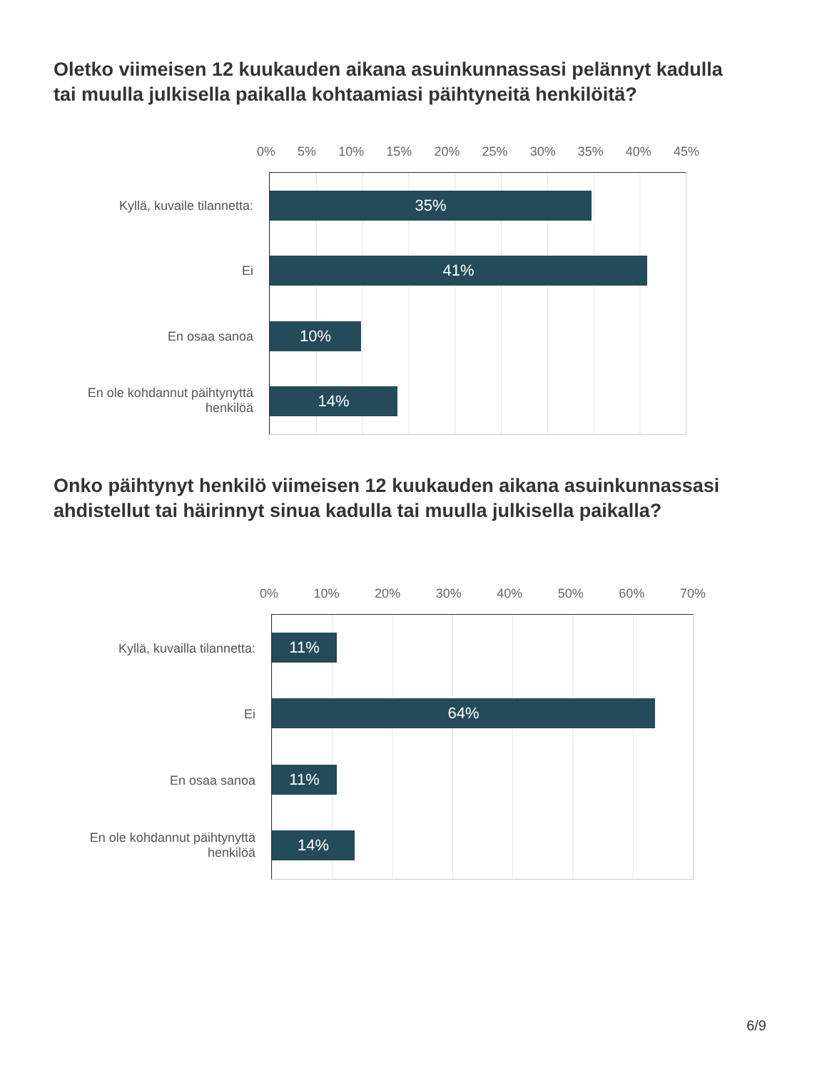Oletko viimeisen 12 kuukauden aikana asuinkunnassasi pelännyt kadulla tai muulla julkisella paikalla kohtaamiasi päihtyneitä henkilöitä?
0% 5% 10% 15% 20% 25% 30% 35% 40% 45%
35%
41%
10%
14%
Kyllä, kuvaile tilannetta:
Ei
En osaa sanoa
En ole kohdannut päihtynyttä henkilöä
Onko päihtynyt henkilö viimeisen 12 kuukauden aikana asuinkunnassasi ahdistellut tai häirinnyt sinua kadulla tai muulla julkisella paikalla?
0% 10% 20% 30% 40% 50% 60% 70%
11%
64%
11%
14%
Kyllä, kuvailla tilannetta:
Ei
En osaa sanoa
En ole kohdannut päihtynyttä henkilöä
6/9